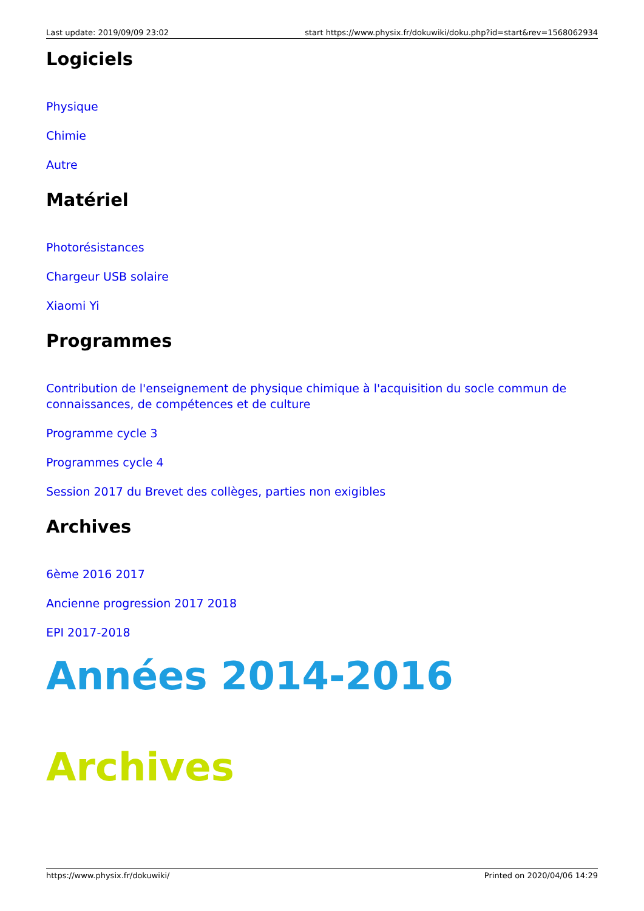Last update: 2019/09/09 23:02 start https://www.physix.fr/dokuwiki/doku.php?id=start&rev=1568062934
Logiciels
Physique
Chimie
Autre
Matériel
Photorésistances
Chargeur USB solaire
Xiaomi Yi
Programmes
Contribution de l'enseignement de physique chimique à l'acquisition du socle commun de connaissances, de compétences et de culture
Programme cycle 3
Programmes cycle 4
Session 2017 du Brevet des collèges, parties non exigibles
Archives
6ème 2016 2017
Ancienne progression 2017 2018
EPI 2017-2018
Années 2014-2016
Archives
https://www.physix.fr/dokuwiki/ Printed on 2020/04/06 14:29